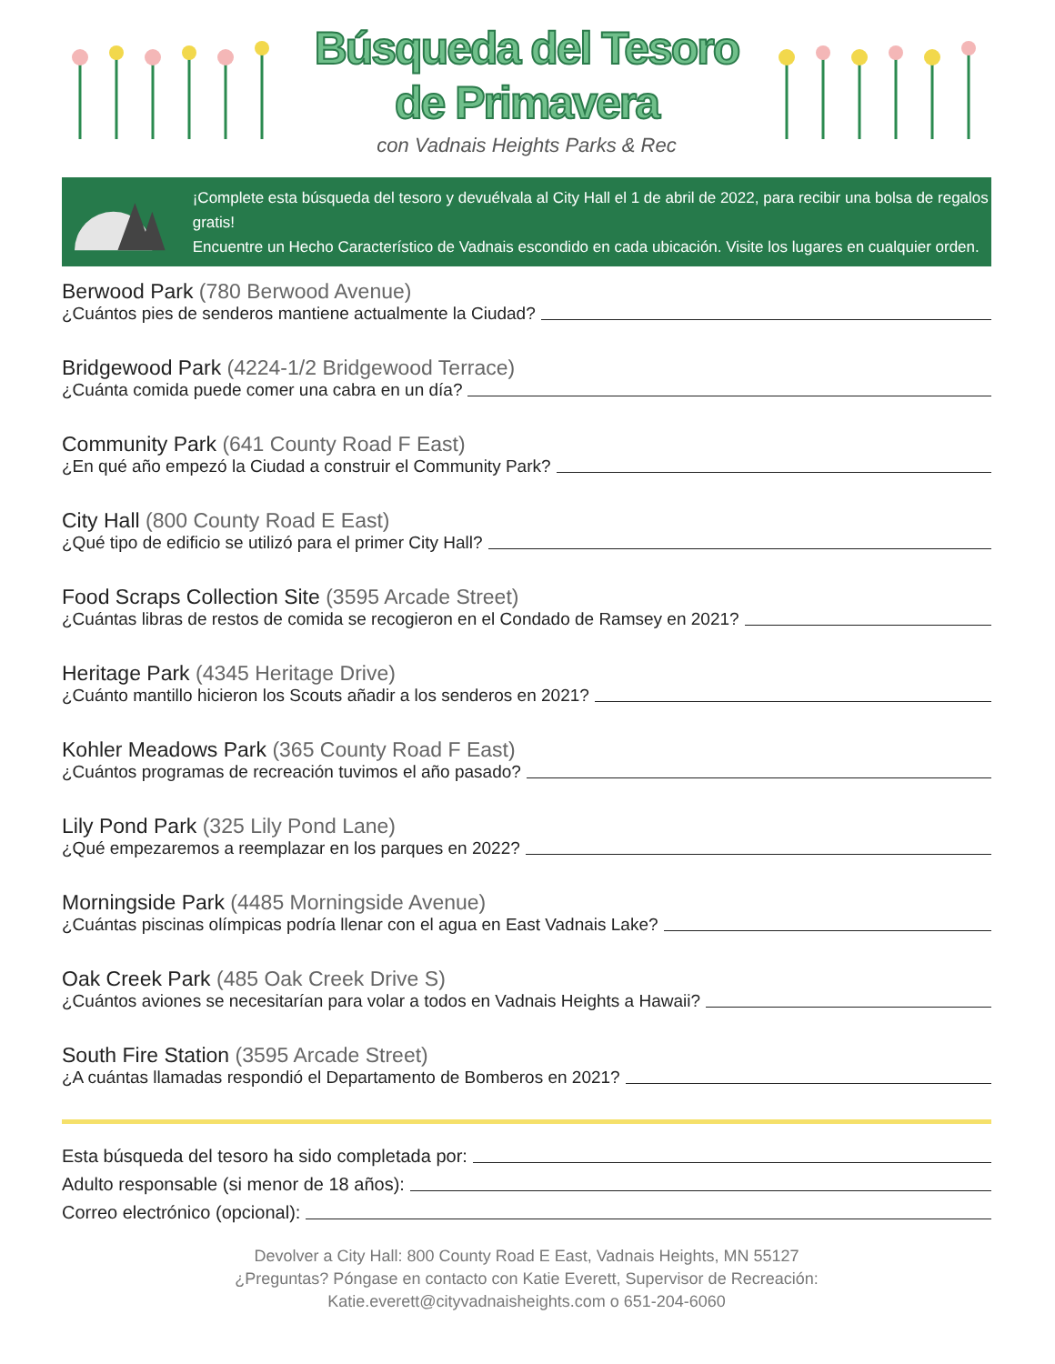Búsqueda del Tesoro
de Primavera
con Vadnais Heights Parks & Rec
¡Complete esta búsqueda del tesoro y devuélvala al City Hall el 1 de abril de 2022, para recibir una bolsa de regalos gratis!
Encuentre un Hecho Característico de Vadnais escondido en cada ubicación. Visite los lugares en cualquier orden.
Berwood Park (780 Berwood Avenue)
¿Cuántos pies de senderos mantiene actualmente la Ciudad?
Bridgewood Park (4224-1/2 Bridgewood Terrace)
¿Cuánta comida puede comer una cabra en un día?
Community Park (641 County Road F East)
¿En qué año empezó la Ciudad a construir el Community Park?
City Hall (800 County Road E East)
¿Qué tipo de edificio se utilizó para el primer City Hall?
Food Scraps Collection Site (3595 Arcade Street)
¿Cuántas libras de restos de comida se recogieron en el Condado de Ramsey en 2021?
Heritage Park (4345 Heritage Drive)
¿Cuánto mantillo hicieron los Scouts añadir a los senderos en 2021?
Kohler Meadows Park (365 County Road F East)
¿Cuántos programas de recreación tuvimos el año pasado?
Lily Pond Park (325 Lily Pond Lane)
¿Qué empezaremos a reemplazar en los parques en 2022?
Morningside Park (4485 Morningside Avenue)
¿Cuántas piscinas olímpicas podría llenar con el agua en East Vadnais Lake?
Oak Creek Park (485 Oak Creek Drive S)
¿Cuántos aviones se necesitarían para volar a todos en Vadnais Heights a Hawaii?
South Fire Station (3595 Arcade Street)
¿A cuántas llamadas respondió el Departamento de Bomberos en 2021?
Esta búsqueda del tesoro ha sido completada por:
Adulto responsable (si menor de 18 años):
Correo electrónico (opcional):
Devolver a City Hall: 800 County Road E East, Vadnais Heights, MN 55127
¿Preguntas? Póngase en contacto con Katie Everett, Supervisor de Recreación:
Katie.everett@cityvadnaisheights.com o 651-204-6060